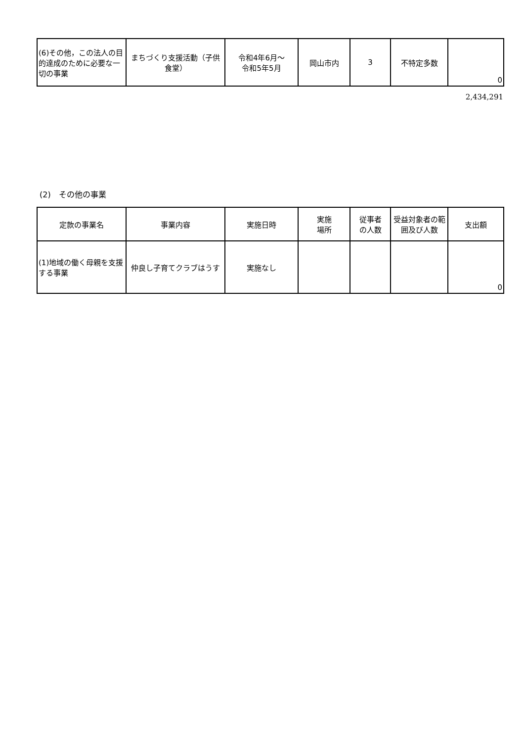| (6)その他，この法人の目的達成のために必要な一切の事業 | まちづくり支援活動（子供食堂） | 令和4年6月～ 令和5年5月 | 岡山市内 | 3 | 不特定多数 | 0 |
2,434,291
(2)　その他の事業
| 定款の事業名 | 事業内容 | 実施日時 | 実施 場所 | 従事者 の人数 | 受益対象者の範囲及び人数 | 支出額 |
| --- | --- | --- | --- | --- | --- | --- |
| (1)地域の働く母親を支援する事業 | 仲良し子育てクラブはうす | 実施なし | | | | 0 |